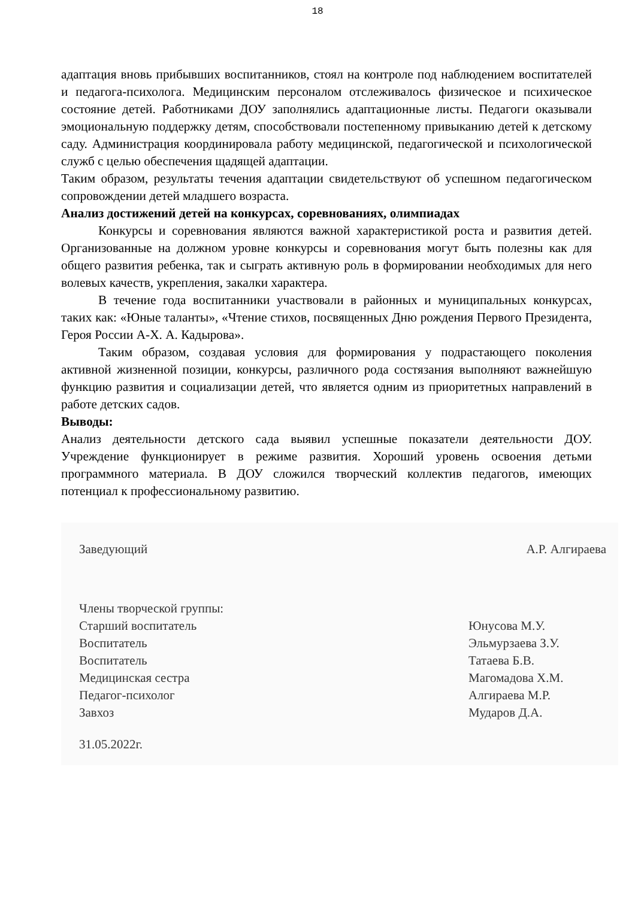18
адаптация вновь прибывших воспитанников, стоял на контроле под наблюдением воспитателей и педагога-психолога. Медицинским персоналом отслеживалось физическое и психическое состояние детей. Работниками ДОУ заполнялись адаптационные листы. Педагоги оказывали эмоциональную поддержку детям, способствовали постепенному привыканию детей к детскому саду. Администрация координировала работу медицинской, педагогической и психологической служб с целью обеспечения щадящей адаптации.
Таким образом, результаты течения адаптации свидетельствуют об успешном педагогическом сопровождении детей младшего возраста.
Анализ достижений детей на конкурсах, соревнованиях, олимпиадах
Конкурсы и соревнования являются важной характеристикой роста и развития детей. Организованные на должном уровне конкурсы и соревнования могут быть полезны как для общего развития ребенка, так и сыграть активную роль в формировании необходимых для него волевых качеств, укрепления, закалки характера.
В течение года воспитанники участвовали в районных и муниципальных конкурсах, таких как: «Юные таланты», «Чтение стихов, посвященных Дню рождения Первого Президента, Героя России А-Х. А. Кадырова».
Таким образом, создавая условия для формирования у подрастающего поколения активной жизненной позиции, конкурсы, различного рода состязания выполняют важнейшую функцию развития и социализации детей, что является одним из приоритетных направлений в работе детских садов.
Выводы:
Анализ деятельности детского сада выявил успешные показатели деятельности ДОУ. Учреждение функционирует в режиме развития. Хороший уровень освоения детьми программного материала. В ДОУ сложился творческий коллектив педагогов, имеющих потенциал к профессиональному развитию.
Заведующий А.Р. Алгираева
Члены творческой группы:
Старший воспитатель
Воспитатель
Воспитатель
Медицинская сестра
Педагог-психолог
Завхоз
Юнусова М.У.
Эльмурзаева З.У.
Татаева Б.В.
Магомадова Х.М.
Алгираева М.Р.
Мударов Д.А.
31.05.2022г.